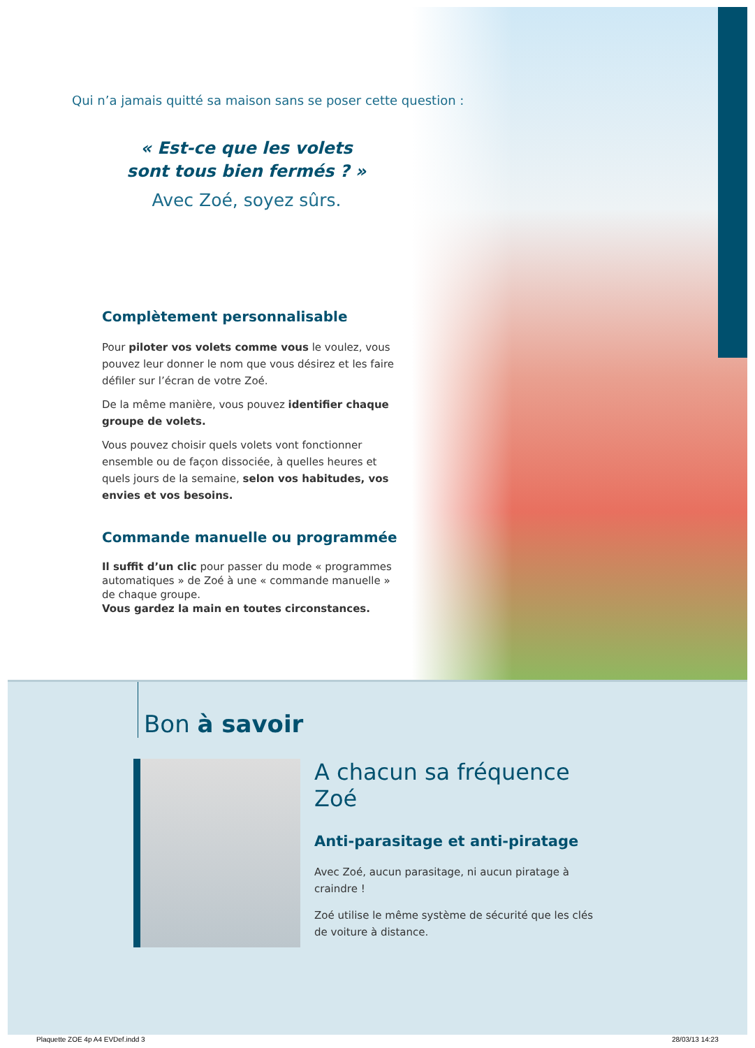Qui n’a jamais quitté sa maison sans se poser cette question :
« Est-ce que les volets
sont tous bien fermés ? »
Avec Zoé, soyez sûrs.
Complètement personnalisable
Pour piloter vos volets comme vous le voulez, vous pouvez leur donner le nom que vous désirez et les faire défiler sur l’écran de votre Zoé.
De la même manière, vous pouvez identifier chaque groupe de volets.
Vous pouvez choisir quels volets vont fonctionner ensemble ou de façon dissociée, à quelles heures et quels jours de la semaine, selon vos habitudes, vos envies et vos besoins.
Commande manuelle ou programmée
Il suffit d’un clic pour passer du mode « programmes automatiques » de Zoé à une « commande manuelle » de chaque groupe.
Vous gardez la main en toutes circonstances.
Bon à savoir
A chacun sa fréquence Zoé
Anti-parasitage et anti-piratage
Avec Zoé, aucun parasitage, ni aucun piratage à craindre !
Zoé utilise le même système de sécurité que les clés de voiture à distance.
Plaquette ZOE 4p A4 EVDef.indd 3
28/03/13 14:23